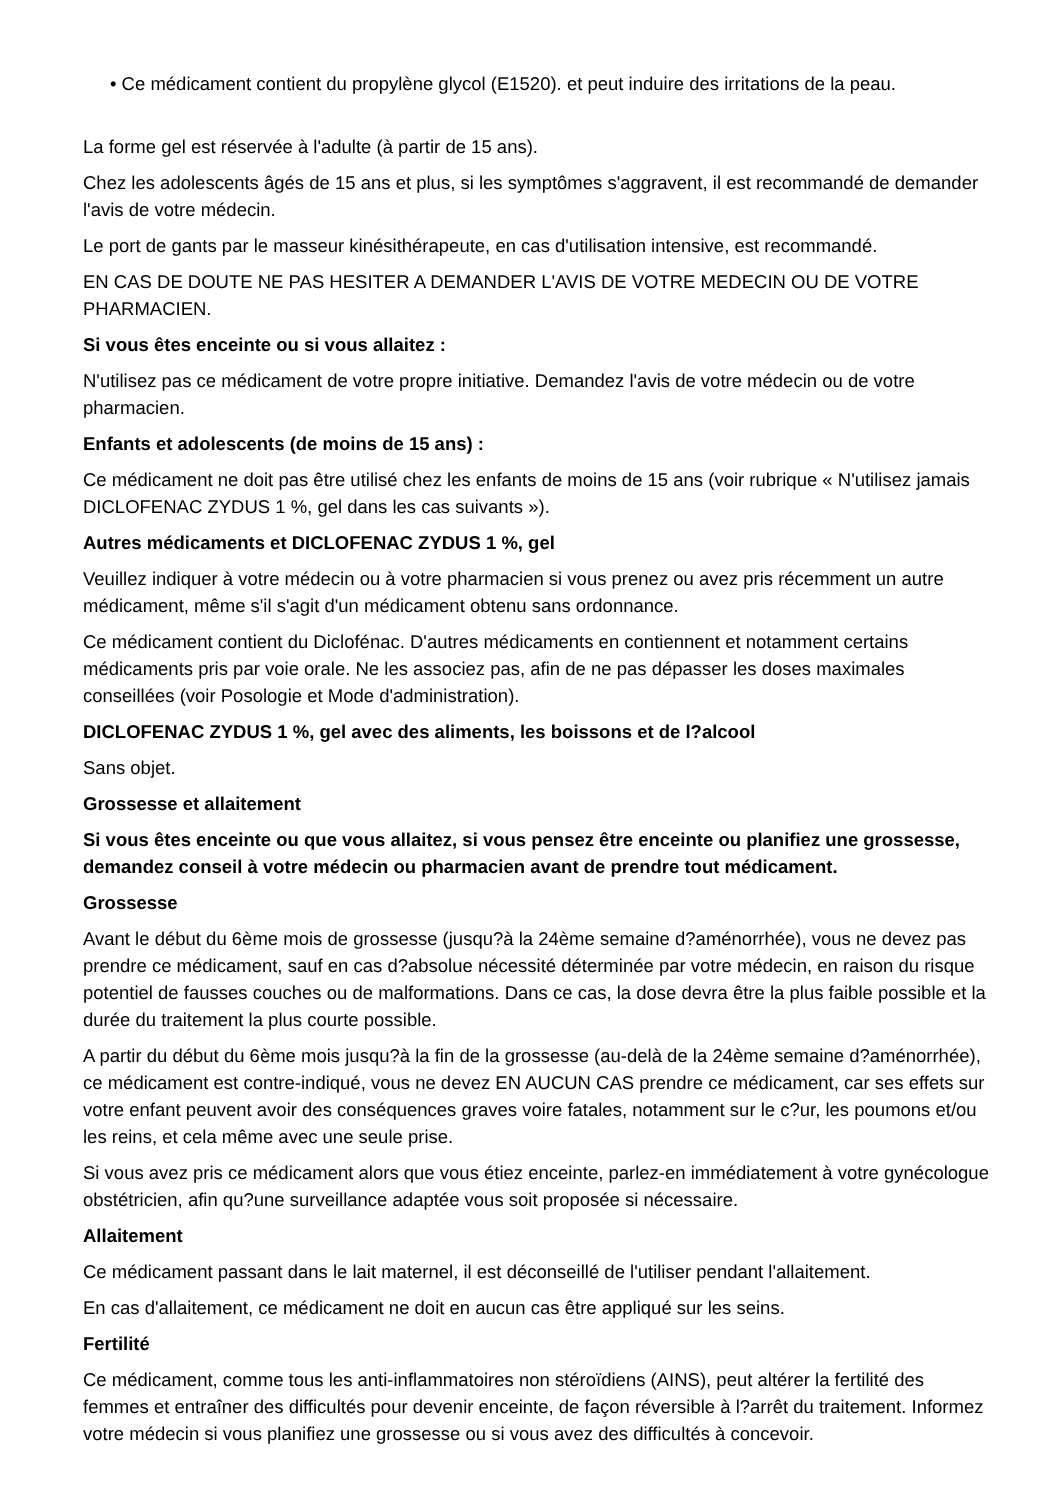• Ce médicament contient du propylène glycol (E1520). et peut induire des irritations de la peau.
La forme gel est réservée à l'adulte (à partir de 15 ans).
Chez les adolescents âgés de 15 ans et plus, si les symptômes s'aggravent, il est recommandé de demander l'avis de votre médecin.
Le port de gants par le masseur kinésithérapeute, en cas d'utilisation intensive, est recommandé.
EN CAS DE DOUTE NE PAS HESITER A DEMANDER L'AVIS DE VOTRE MEDECIN OU DE VOTRE PHARMACIEN.
Si vous êtes enceinte ou si vous allaitez :
N'utilisez pas ce médicament de votre propre initiative. Demandez l'avis de votre médecin ou de votre pharmacien.
Enfants et adolescents (de moins de 15 ans) :
Ce médicament ne doit pas être utilisé chez les enfants de moins de 15 ans (voir rubrique « N'utilisez jamais DICLOFENAC ZYDUS 1 %, gel dans les cas suivants »).
Autres médicaments et DICLOFENAC ZYDUS 1 %, gel
Veuillez indiquer à votre médecin ou à votre pharmacien si vous prenez ou avez pris récemment un autre médicament, même s'il s'agit d'un médicament obtenu sans ordonnance.
Ce médicament contient du Diclofénac. D'autres médicaments en contiennent et notamment certains médicaments pris par voie orale. Ne les associez pas, afin de ne pas dépasser les doses maximales conseillées (voir Posologie et Mode d'administration).
DICLOFENAC ZYDUS 1 %, gel avec des aliments, les boissons et de l?alcool
Sans objet.
Grossesse et allaitement
Si vous êtes enceinte ou que vous allaitez, si vous pensez être enceinte ou planifiez une grossesse, demandez conseil à votre médecin ou pharmacien avant de prendre tout médicament.
Grossesse
Avant le début du 6ème mois de grossesse (jusqu?à la 24ème semaine d?aménorrhée), vous ne devez pas prendre ce médicament, sauf en cas d?absolue nécessité déterminée par votre médecin, en raison du risque potentiel de fausses couches ou de malformations. Dans ce cas, la dose devra être la plus faible possible et la durée du traitement la plus courte possible.
A partir du début du 6ème mois jusqu?à la fin de la grossesse (au-delà de la 24ème semaine d?aménorrhée), ce médicament est contre-indiqué, vous ne devez EN AUCUN CAS prendre ce médicament, car ses effets sur votre enfant peuvent avoir des conséquences graves voire fatales, notamment sur le c?ur, les poumons et/ou les reins, et cela même avec une seule prise.
Si vous avez pris ce médicament alors que vous étiez enceinte, parlez-en immédiatement à votre gynécologue obstétricien, afin qu?une surveillance adaptée vous soit proposée si nécessaire.
Allaitement
Ce médicament passant dans le lait maternel, il est déconseillé de l'utiliser pendant l'allaitement.
En cas d'allaitement, ce médicament ne doit en aucun cas être appliqué sur les seins.
Fertilité
Ce médicament, comme tous les anti-inflammatoires non stéroïdiens (AINS), peut altérer la fertilité des femmes et entraîner des difficultés pour devenir enceinte, de façon réversible à l?arrêt du traitement. Informez votre médecin si vous planifiez une grossesse ou si vous avez des difficultés à concevoir.